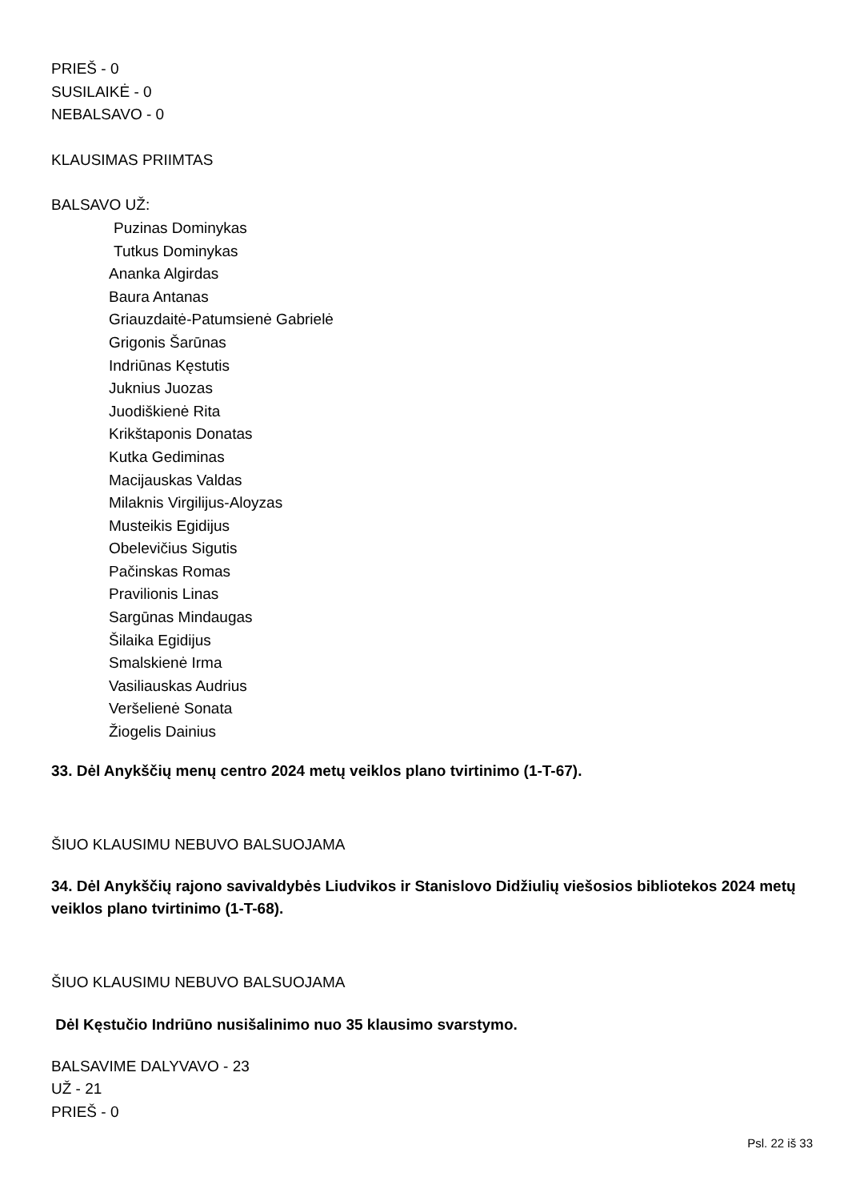PRIEŠ - 0
SUSILAIKĖ - 0
NEBALSAVO - 0
KLAUSIMAS PRIIMTAS
BALSAVO UŽ:
Puzinas Dominykas
Tutkus Dominykas
Ananka Algirdas
Baura Antanas
Griauzdaitė-Patumsienė Gabrielė
Grigonis Šarūnas
Indriūnas Kęstutis
Juknius Juozas
Juodiškienė Rita
Krikštaponis Donatas
Kutka Gediminas
Macijauskas Valdas
Milaknis Virgilijus-Aloyzas
Musteikis Egidijus
Obelevičius Sigutis
Pačinskas Romas
Pravilionis Linas
Sargūnas Mindaugas
Šilaika Egidijus
Smalskienė Irma
Vasiliauskas Audrius
Veršelienė Sonata
Žiogelis Dainius
33. Dėl Anykščių menų centro 2024 metų veiklos plano tvirtinimo (1-T-67).
ŠIUO KLAUSIMU NEBUVO BALSUOJAMA
34. Dėl Anykščių rajono savivaldybės Liudvikos ir Stanislovo Didžiulių viešosios bibliotekos 2024 metų veiklos plano tvirtinimo (1-T-68).
ŠIUO KLAUSIMU NEBUVO BALSUOJAMA
Dėl Kęstučio Indriūno nusišalinimo nuo 35 klausimo svarstymo.
BALSAVIME DALYVAVO - 23
UŽ - 21
PRIEŠ - 0
Psl. 22 iš 33